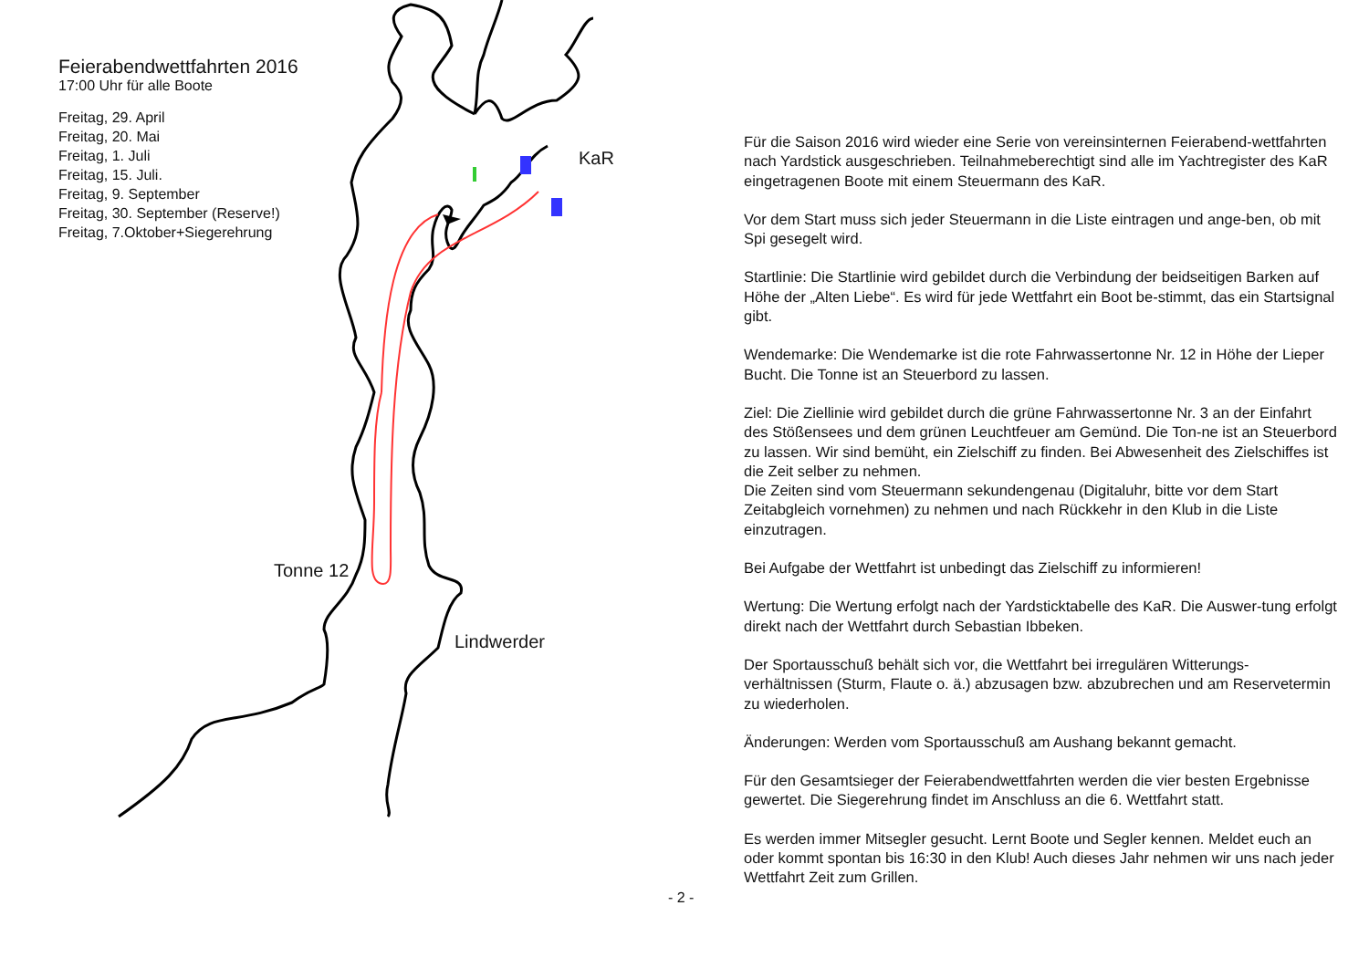Feierabendwettfahrten 2016
17:00 Uhr für alle Boote
Freitag, 29. April
Freitag, 20. Mai
Freitag, 1. Juli
Freitag, 15. Juli.
Freitag, 9. September
Freitag, 30. September (Reserve!)
Freitag, 7.Oktober+Siegerehrung
KaR
Tonne 12
Lindwerder
- 2 -
Für die Saison 2016 wird wieder eine Serie von vereinsinternen Feierabend-wettfahrten nach Yardstick ausgeschrieben. Teilnahmeberechtigt sind alle im Yachtregister des KaR eingetragenen Boote mit einem Steuermann des KaR.
Vor dem Start muss sich jeder Steuermann in die Liste eintragen und ange-ben, ob mit Spi gesegelt wird.
Startlinie: Die Startlinie wird gebildet durch die Verbindung der beidseitigen Barken auf Höhe der „Alten Liebe“. Es wird für jede Wettfahrt ein Boot be-stimmt, das ein Startsignal gibt.
Wendemarke: Die Wendemarke ist die rote Fahrwassertonne Nr. 12 in Höhe der Lieper Bucht. Die Tonne ist an Steuerbord zu lassen.
Ziel: Die Ziellinie wird gebildet durch die grüne Fahrwassertonne Nr. 3 an der Einfahrt des Stößensees und dem grünen Leuchtfeuer am Gemünd. Die Ton-ne ist an Steuerbord zu lassen. Wir sind bemüht, ein Zielschiff zu finden. Bei Abwesenheit des Zielschiffes ist die Zeit selber zu nehmen.
Die Zeiten sind vom Steuermann sekundengenau (Digitaluhr, bitte vor dem Start Zeitabgleich vornehmen) zu nehmen und nach Rückkehr in den Klub in die Liste einzutragen.
Bei Aufgabe der Wettfahrt ist unbedingt das Zielschiff zu informieren!
Wertung: Die Wertung erfolgt nach der Yardsticktabelle des KaR. Die Auswer-tung erfolgt direkt nach der Wettfahrt durch Sebastian Ibbeken.
Der Sportausschuß behält sich vor, die Wettfahrt bei irregulären Witterungs-verhältnissen (Sturm, Flaute o. ä.) abzusagen bzw. abzubrechen und am Reservetermin zu wiederholen.
Änderungen: Werden vom Sportausschuß am Aushang bekannt gemacht.
Für den Gesamtsieger der Feierabendwettfahrten werden die vier besten Ergebnisse gewertet. Die Siegerehrung findet im Anschluss an die 6. Wettfahrt statt.
Es werden immer Mitsegler gesucht. Lernt Boote und Segler kennen. Meldet euch an oder kommt spontan bis 16:30 in den Klub! Auch dieses Jahr nehmen wir uns nach jeder Wettfahrt Zeit zum Grillen.